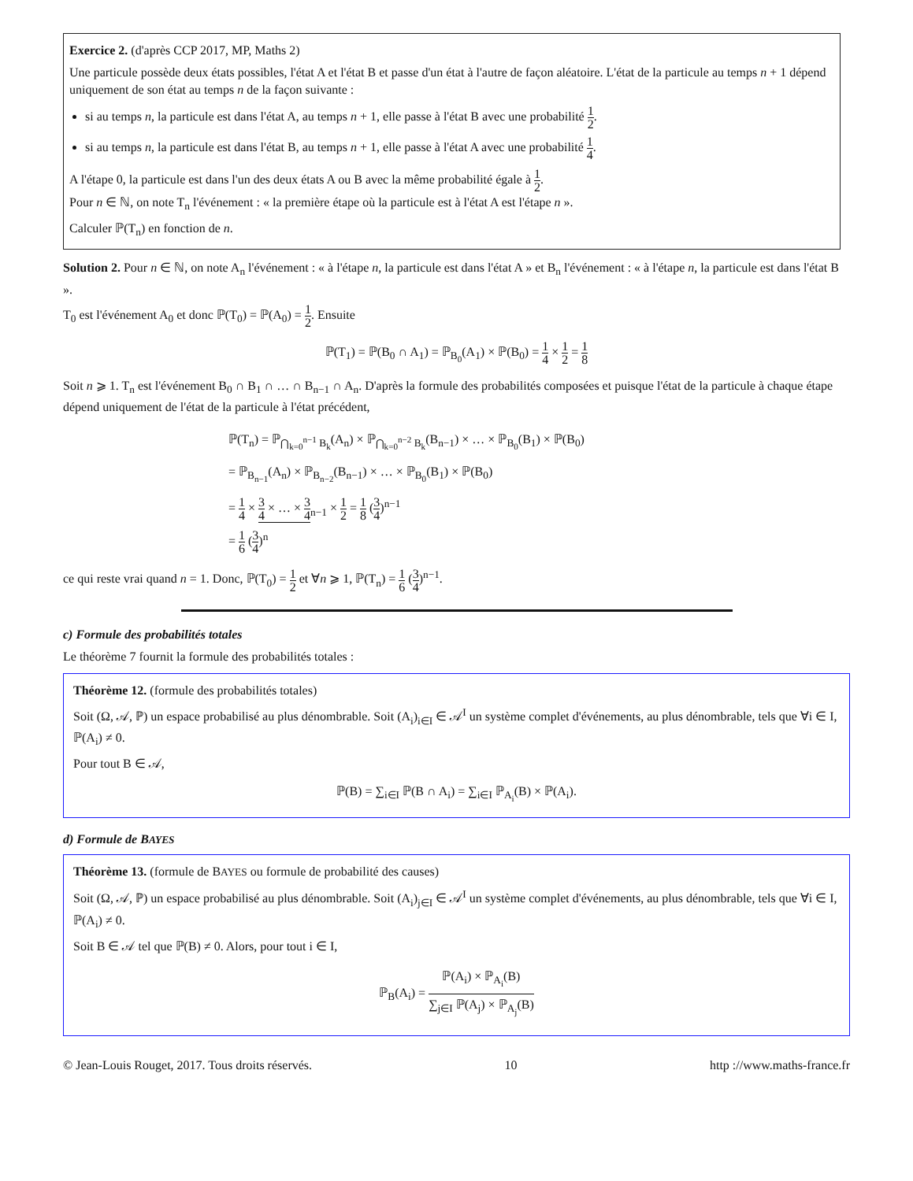Exercice 2. (d'après CCP 2017, MP, Maths 2)
Une particule possède deux états possibles, l'état A et l'état B et passe d'un état à l'autre de façon aléatoire. L'état de la particule au temps n + 1 dépend uniquement de son état au temps n de la façon suivante :
si au temps n, la particule est dans l'état A, au temps n + 1, elle passe à l'état B avec une probabilité 1 2.
si au temps n, la particule est dans l'état B, au temps n + 1, elle passe à l'état A avec une probabilité 1 4.
A l'étape 0, la particule est dans l'un des deux états A ou B avec la même probabilité égale à 1 2.
Pour n ∈ ℕ, on note T<sub>n</sub> l'événement : « la première étape où la particule est à l'état A est l'étape n ».
Calculer ℙ(T<sub>n</sub>) en fonction de n.
Solution 2. Pour n ∈ ℕ, on note A<sub>n</sub> l'événement : « à l'étape n, la particule est dans l'état A » et B<sub>n</sub> l'événement : « à l'étape n, la particule est dans l'état B ».
T<sub>0</sub> est l'événement A<sub>0</sub> et donc ℙ(T<sub>0</sub>) = ℙ(A<sub>0</sub>) = 1 2. Ensuite
ℙ(T<sub>1</sub>) = ℙ(B<sub>0</sub> ∩ A<sub>1</sub>) = ℙ<sub>B<sub>0</sub></sub>(A<sub>1</sub>) × ℙ(B<sub>0</sub>) = 1 4 × 1 2 = 1 8
Soit n ⩾ 1. T<sub>n</sub> est l'événement B<sub>0</sub> ∩ B<sub>1</sub> ∩ … ∩ B<sub>n−1</sub> ∩ A<sub>n</sub>. D'après la formule des probabilités composées et puisque l'état de la particule à chaque étape dépend uniquement de l'état de la particule à l'état précédent,
ℙ(T<sub>n</sub>) = ℙ<sub>⋂<sub>k=0</sub><sup>n−1</sup> B<sub>k</sub></sub>(A<sub>n</sub>) × ℙ<sub>⋂<sub>k=0</sub><sup>n−2</sup> B<sub>k</sub></sub>(B<sub>n−1</sub>) × … × ℙ<sub>B<sub>0</sub></sub>(B<sub>1</sub>) × ℙ(B<sub>0</sub>)
= ℙ<sub>B<sub>n−1</sub></sub>(A<sub>n</sub>) × ℙ<sub>B<sub>n−2</sub></sub>(B<sub>n−1</sub>) × … × ℙ<sub>B<sub>0</sub></sub>(B<sub>1</sub>) × ℙ(B<sub>0</sub>)
= 1 4 × 3 4 × … × 3 4<sub>n−1</sub> × 1 2 = 1 8 (3 4)<sup>n−1</sup>
= 1 6 (3 4)<sup>n</sup>
ce qui reste vrai quand n = 1. Donc, ℙ(T<sub>0</sub>) = 1 2 et ∀n ⩾ 1, ℙ(T<sub>n</sub>) = 1 6 (3 4)<sup>n−1</sup>.
c) Formule des probabilités totales
Le théorème 7 fournit la formule des probabilités totales :
Théorème 12. (formule des probabilités totales)
Soit (Ω, 𝒜, ℙ) un espace probabilisé au plus dénombrable. Soit (A<sub>i</sub>)<sub>i∈I</sub> ∈ 𝒜<sup>I</sup> un système complet d'événements, au plus dénombrable, tels que ∀i ∈ I, ℙ(A<sub>i</sub>) ≠ 0.
Pour tout B ∈ 𝒜,
ℙ(B) = ∑<sub>i∈I</sub> ℙ(B ∩ A<sub>i</sub>) = ∑<sub>i∈I</sub> ℙ<sub>A<sub>i</sub></sub>(B) × ℙ(A<sub>i</sub>).
d) Formule de BAYES
Théorème 13. (formule de BAYES ou formule de probabilité des causes)
Soit (Ω, 𝒜, ℙ) un espace probabilisé au plus dénombrable. Soit (A<sub>i</sub>)<sub>j∈I</sub> ∈ 𝒜<sup>I</sup> un système complet d'événements, au plus dénombrable, tels que ∀i ∈ I, ℙ(A<sub>i</sub>) ≠ 0.
Soit B ∈ 𝒜 tel que ℙ(B) ≠ 0. Alors, pour tout i ∈ I,
ℙ<sub>B</sub>(A<sub>i</sub>) = ℙ(A<sub>i</sub>) × ℙ<sub>A<sub>i</sub></sub>(B) ∑<sub>j∈I</sub> ℙ(A<sub>j</sub>) × ℙ<sub>A<sub>j</sub></sub>(B)
© Jean-Louis Rouget, 2017. Tous droits réservés. 10 http ://www.maths-france.fr